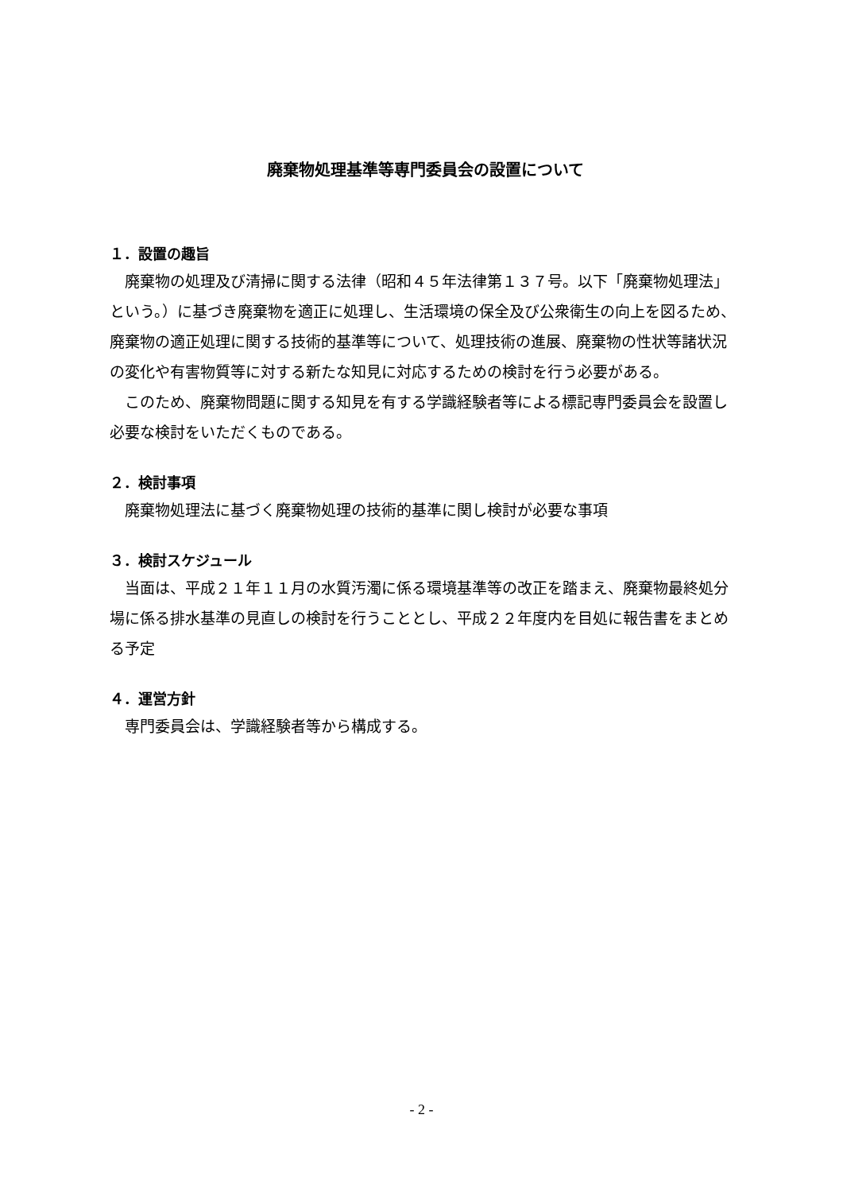廃棄物処理基準等専門委員会の設置について
１．設置の趣旨
　廃棄物の処理及び清掃に関する法律（昭和４５年法律第１３７号。以下「廃棄物処理法」という。）に基づき廃棄物を適正に処理し、生活環境の保全及び公衆衛生の向上を図るため、廃棄物の適正処理に関する技術的基準等について、処理技術の進展、廃棄物の性状等諸状況の変化や有害物質等に対する新たな知見に対応するための検討を行う必要がある。
　このため、廃棄物問題に関する知見を有する学識経験者等による標記専門委員会を設置し必要な検討をいただくものである。
２．検討事項
　廃棄物処理法に基づく廃棄物処理の技術的基準に関し検討が必要な事項
３．検討スケジュール
　当面は、平成２１年１１月の水質汚濁に係る環境基準等の改正を踏まえ、廃棄物最終処分場に係る排水基準の見直しの検討を行うこととし、平成２２年度内を目処に報告書をまとめる予定
４．運営方針
　専門委員会は、学識経験者等から構成する。
- 2 -